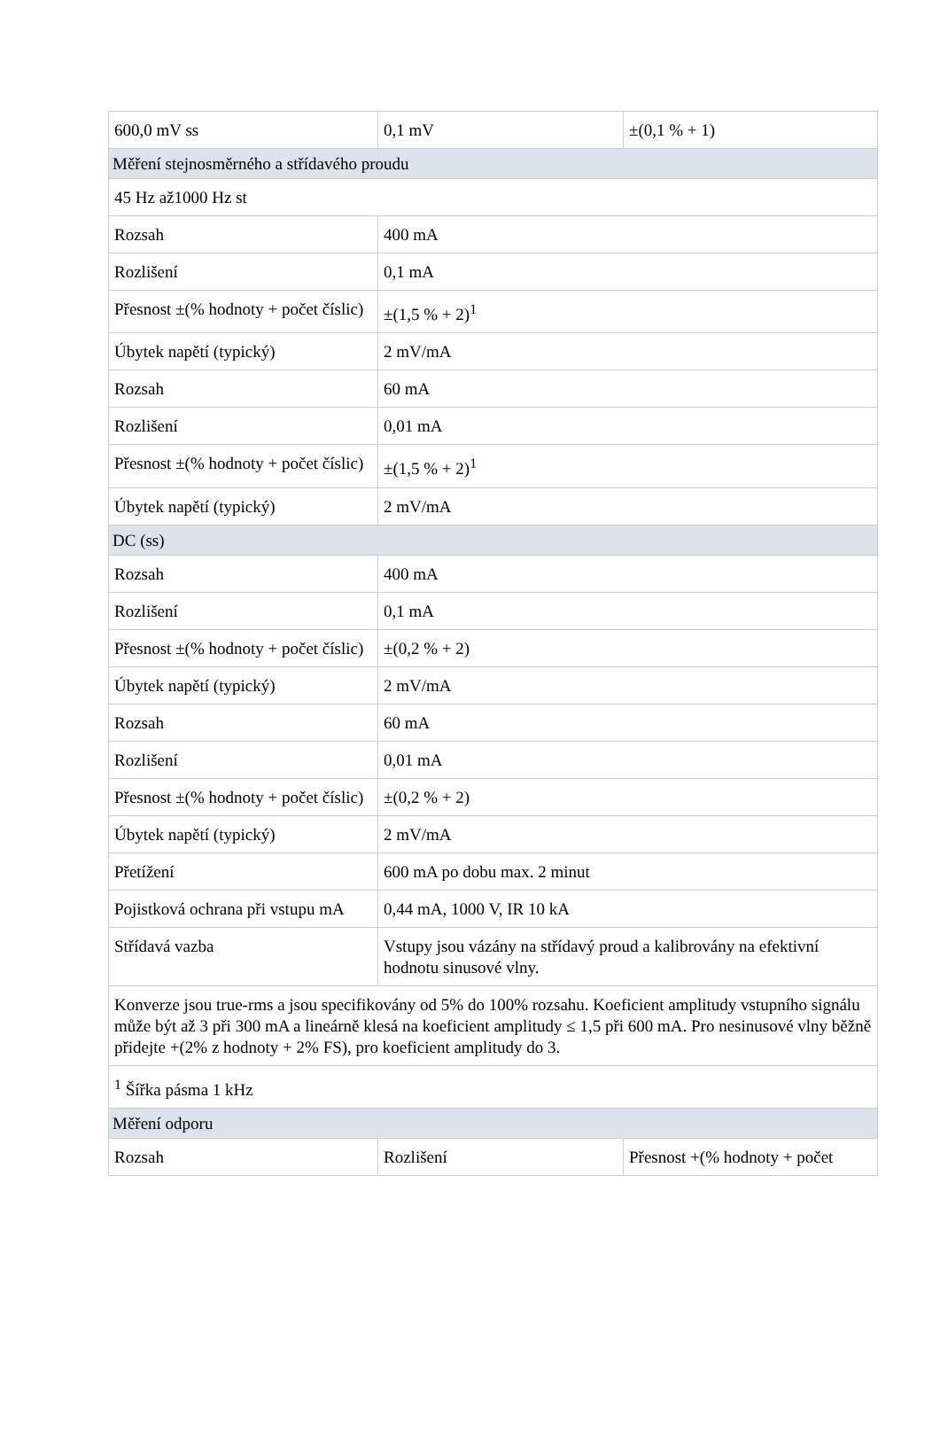| 600,0 mV ss | 0,1 mV | ±(0,1 % + 1) |
| Měření stejnosměrného a střídavého proudu | | |
| 45 Hz až1000 Hz st | | |
| Rozsah | 400 mA | |
| Rozlišení | 0,1 mA | |
| Přesnost ±(% hodnoty + počet číslic) | ±(1,5 % + 2)<sup>1</sup> | |
| Úbytek napětí (typický) | 2 mV/mA | |
| Rozsah | 60 mA | |
| Rozlišení | 0,01 mA | |
| Přesnost ±(% hodnoty + počet číslic) | ±(1,5 % + 2)<sup>1</sup> | |
| Úbytek napětí (typický) | 2 mV/mA | |
| DC (ss) | | |
| Rozsah | 400 mA | |
| Rozlišení | 0,1 mA | |
| Přesnost ±(% hodnoty + počet číslic) | ±(0,2 % + 2) | |
| Úbytek napětí (typický) | 2 mV/mA | |
| Rozsah | 60 mA | |
| Rozlišení | 0,01 mA | |
| Přesnost ±(% hodnoty + počet číslic) | ±(0,2 % + 2) | |
| Úbytek napětí (typický) | 2 mV/mA | |
| Přetížení | 600 mA po dobu max. 2 minut | |
| Pojistková ochrana při vstupu mA | 0,44 mA, 1000 V, IR 10 kA | |
| Střídavá vazba | Vstupy jsou vázány na střídavý proud a kalibrovány na efektivní hodnotu sinusové vlny. | |
| Konverze jsou true-rms a jsou specifikovány od 5% do 100% rozsahu. Koeficient amplitudy vstupního signálu může být až 3 při 300 mA a lineárně klesá na koeficient amplitudy ≤ 1,5 při 600 mA. Pro nesinusové vlny běžně přidejte +(2% z hodnoty + 2% FS), pro koeficient amplitudy do 3. | | |
| <sup>1</sup> Šířka pásma 1 kHz | | |
| Měření odporu | | |
| Rozsah | Rozlišení | Přesnost +(% hodnoty + počet |